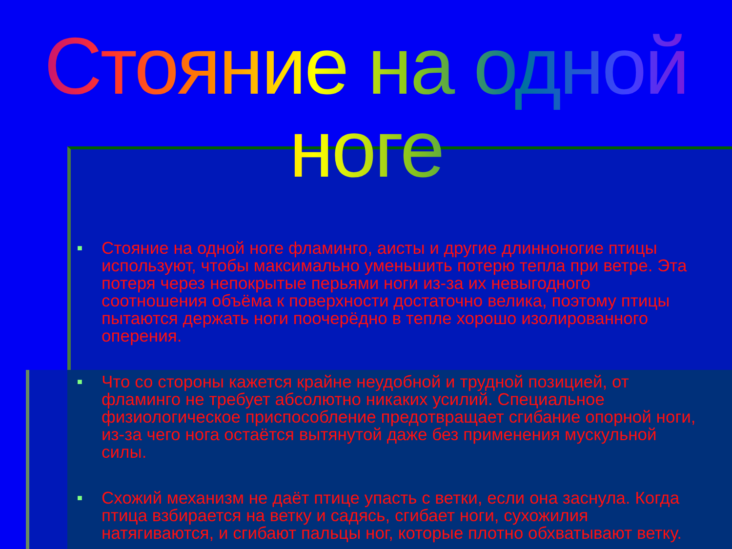Стояние на одной ноге
■ Стояние на одной ноге фламинго, аисты и другие длинноногие птицы используют, чтобы максимально уменьшить потерю тепла при ветре. Эта потеря через непокрытые перьями ноги из-за их невыгодного соотношения объёма к поверхности достаточно велика, поэтому птицы пытаются держать ноги поочерёдно в тепле хорошо изолированного оперения.
■ Что со стороны кажется крайне неудобной и трудной позицией, от фламинго не требует абсолютно никаких усилий. Специальное физиологическое приспособление предотвращает сгибание опорной ноги, из-за чего нога остаётся вытянутой даже без применения мускульной силы.
■ Схожий механизм не даёт птице упасть с ветки, если она заснула. Когда птица взбирается на ветку и садясь, сгибает ноги, сухожилия натягиваются, и сгибают пальцы ног, которые плотно обхватывают ветку.